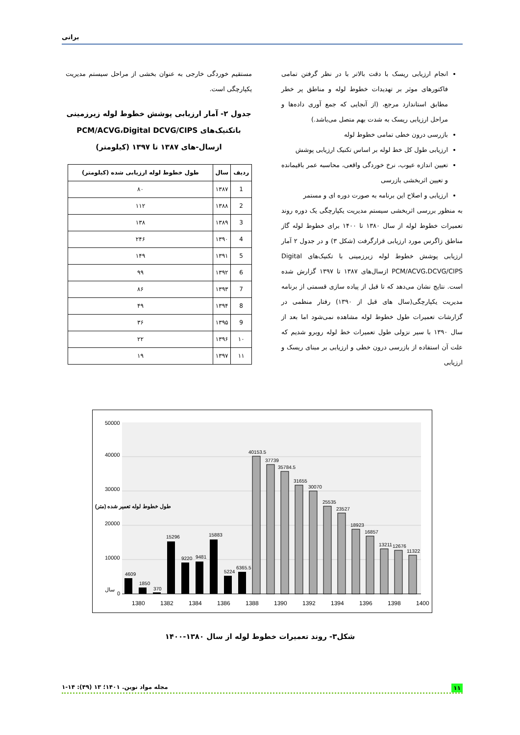براتی
انجام ارزیابی ریسک با دقت بالاتر با در نظر گرفتن تمامی فاکتورهای موثر بر تهدیدات خطوط لوله و مناطق پر خطر مطابق استاندارد مرجع، (از آنجایی که جمع آوری داده‌ها و مراحل ارزیابی ریسک به شدت بهم متصل می‌باشد.)
بازرسی درون خطی تمامی خطوط لوله
ارزیابی طول کل خط لوله بر اساس تکنیک ارزیابی پوشش
تعیین اندازه عیوب، نرخ خوردگی واقعی، محاسبه عمر باقیمانده و تعیین اثربخشی بازرسی
ارزیابی و اصلاح این برنامه به صورت دوره ای و مستمر
به منظور بررسی اثربخشی سیستم مدیریت یکپارچگی یک دوره روند تعمیرات خطوط لوله از سال ۱۳۸۰ تا ۱۴۰۰ برای خطوط لوله گاز مناطق زاگرس مورد ارزیابی قرارگرفت (شکل ۳) و در جدول ۲ آمار ارزیابی پوشش خطوط لوله زیرزمینی با تکنیک‌های Digital PCM/ACVG،DCVG/CIPS ازسال‌های ۱۳۸۷ تا ۱۳۹۷ گزارش شده است. نتایج نشان می‌دهد که تا قبل از پیاده سازی قسمتی از برنامه مدیریت یکپارچگی(سال های قبل از ۱۳۹۰) رفتار منظمی در گزارشات تعمیرات طول خطوط لوله مشاهده نمی‌شود اما بعد از سال ۱۳۹۰ با سیر نزولی طول تعمیرات خط لوله روبرو شدیم که علت آن استفاده از بازرسی درون خطی و ارزیابی بر مبنای ریسک و ارزیابی
مستقیم خوردگی خارجی به عنوان بخشی از مراحل سیستم مدیریت یکپارچگی است.
جدول ۲- آمار ارزیابی پوشش خطوط لوله زیرزمینی باتکنیک‌های PCM/ACVG،Digital DCVG/CIPS ازسال-های ۱۳۸۷ تا ۱۳۹۷ (کیلومتر)
| ردیف | سال | طول خطوط لوله ارزیابی شده (کیلومتر) |
| --- | --- | --- |
| 1 | ۱۳۸۷ | ۸۰ |
| 2 | ۱۳۸۸ | ۱۱۲ |
| 3 | ۱۳۸۹ | ۱۳۸ |
| 4 | ۱۳۹۰ | ۲۴۶ |
| 5 | ۱۳۹۱ | ۱۴۹ |
| 6 | ۱۳۹۲ | ۹۹ |
| 7 | ۱۳۹۳ | ۸۶ |
| 8 | ۱۳۹۴ | ۴۹ |
| 9 | ۱۳۹۵ | ۳۶ |
| ۱۰ | ۱۳۹۶ | ۲۲ |
| ۱۱ | ۱۳۹۷ | ۱۹ |
4609
1850
370
15296
9220
9481
15883
5224
6365.5
40153.5
37739
35784.5
31655
30070
25535
23527
18923
16857
13211
12676
11322
0
10000
20000
30000
40000
50000
سال
1380
1382
1384
1386
1388
1390
1392
1394
1396
1398
1400
طول خطوط لوله تعمیر شده (متر)
شکل۳- روند تعمیرات خطوط لوله از سال ۱۳۸۰-۱۴۰۰
۱۱ مجله مواد نوین. ۱۴۰۱؛ ۱۳ (۴۹): ۱۴-۱